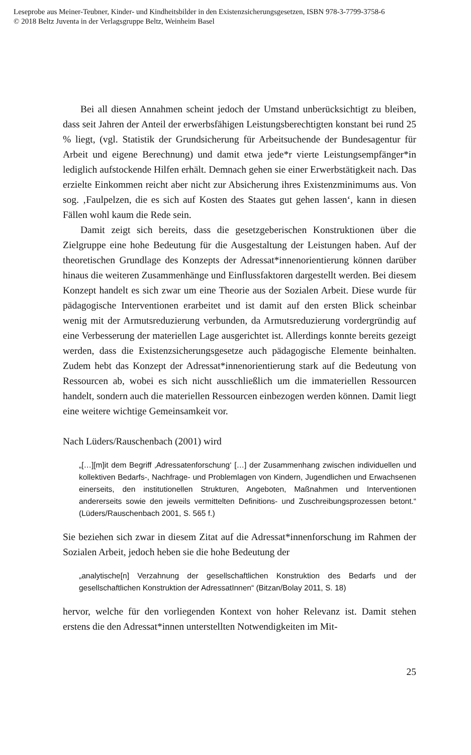Leseprobe aus Meiner-Teubner, Kinder- und Kindheitsbilder in den Existenzsicherungsgesetzen, ISBN 978-3-7799-3758-6
© 2018 Beltz Juventa in der Verlagsgruppe Beltz, Weinheim Basel
Bei all diesen Annahmen scheint jedoch der Umstand unberücksichtigt zu bleiben, dass seit Jahren der Anteil der erwerbsfähigen Leistungsberechtigten konstant bei rund 25 % liegt, (vgl. Statistik der Grundsicherung für Arbeitsuchende der Bundesagentur für Arbeit und eigene Berechnung) und damit etwa jede*r vierte Leistungsempfänger*in lediglich aufstockende Hilfen erhält. Demnach gehen sie einer Erwerbstätigkeit nach. Das erzielte Einkommen reicht aber nicht zur Absicherung ihres Existenzminimums aus. Von sog. ‚Faulpelzen, die es sich auf Kosten des Staates gut gehen lassen‘, kann in diesen Fällen wohl kaum die Rede sein.
Damit zeigt sich bereits, dass die gesetzgeberischen Konstruktionen über die Zielgruppe eine hohe Bedeutung für die Ausgestaltung der Leistungen haben. Auf der theoretischen Grundlage des Konzepts der Adressat*innenorientierung können darüber hinaus die weiteren Zusammenhänge und Einflussfaktoren dargestellt werden. Bei diesem Konzept handelt es sich zwar um eine Theorie aus der Sozialen Arbeit. Diese wurde für pädagogische Interventionen erarbeitet und ist damit auf den ersten Blick scheinbar wenig mit der Armutsreduzierung verbunden, da Armutsreduzierung vordergründig auf eine Verbesserung der materiellen Lage ausgerichtet ist. Allerdings konnte bereits gezeigt werden, dass die Existenzsicherungsgesetze auch pädagogische Elemente beinhalten. Zudem hebt das Konzept der Adressat*innenorientierung stark auf die Bedeutung von Ressourcen ab, wobei es sich nicht ausschließlich um die immateriellen Ressourcen handelt, sondern auch die materiellen Ressourcen einbezogen werden können. Damit liegt eine weitere wichtige Gemeinsamkeit vor.
Nach Lüders/Rauschenbach (2001) wird
„[…][m]it dem Begriff ‚Adressatenforschung‘ […] der Zusammenhang zwischen individuellen und kollektiven Bedarfs-, Nachfrage- und Problemlagen von Kindern, Jugendlichen und Erwachsenen einerseits, den institutionellen Strukturen, Angeboten, Maßnahmen und Interventionen andererseits sowie den jeweils vermittelten Definitions- und Zuschreibungsprozessen betont.“ (Lüders/Rauschenbach 2001, S. 565 f.)
Sie beziehen sich zwar in diesem Zitat auf die Adressat*innenforschung im Rahmen der Sozialen Arbeit, jedoch heben sie die hohe Bedeutung der
„analytische[n] Verzahnung der gesellschaftlichen Konstruktion des Bedarfs und der gesellschaftlichen Konstruktion der AdressatInnen“ (Bitzan/Bolay 2011, S. 18)
hervor, welche für den vorliegenden Kontext von hoher Relevanz ist. Damit stehen erstens die den Adressat*innen unterstellten Notwendigkeiten im Mit-
25